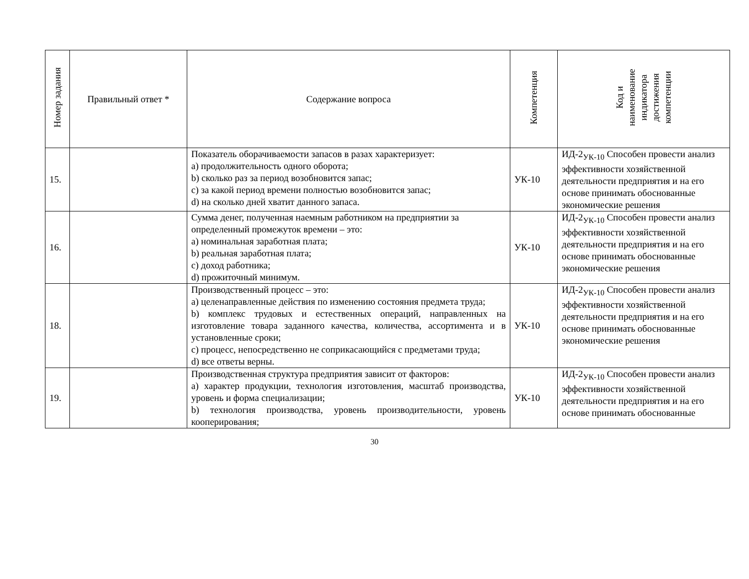| Номер задания | Правильный ответ * | Содержание вопроса | Компетенция | Код и наименование индикатора достижения компетенции |
| --- | --- | --- | --- | --- |
| 15. | | Показатель оборачиваемости запасов в разах характеризует: a) продолжительность одного оборота; b) сколько раз за период возобновится запас; c) за какой период времени полностью возобновится запас; d) на сколько дней хватит данного запаса. | УК-10 | ИД-2<sub>УК-10</sub> Способен провести анализ эффективности хозяйственной деятельности предприятия и на его основе принимать обоснованные экономические решения |
| 16. | | Сумма денег, полученная наемным работником на предприятии за определенный промежуток времени – это: a) номинальная заработная плата; b) реальная заработная плата; c) доход работника; d) прожиточный минимум. | УК-10 | ИД-2<sub>УК-10</sub> Способен провести анализ эффективности хозяйственной деятельности предприятия и на его основе принимать обоснованные экономические решения |
| 18. | | Производственный процесс – это: a) целенаправленные действия по изменению состояния предмета труда; b) комплекс трудовых и естественных операций, направленных на изготовление товара заданного качества, количества, ассортимента и в установленные сроки; c) процесс, непосредственно не соприкасающийся с предметами труда; d) все ответы верны. | УК-10 | ИД-2<sub>УК-10</sub> Способен провести анализ эффективности хозяйственной деятельности предприятия и на его основе принимать обоснованные экономические решения |
| 19. | | Производственная структура предприятия зависит от факторов: a) характер продукции, технология изготовления, масштаб производства, уровень и форма специализации; b) технология производства, уровень производительности, уровень кооперирования; | УК-10 | ИД-2<sub>УК-10</sub> Способен провести анализ эффективности хозяйственной деятельности предприятия и на его основе принимать обоснованные |
30